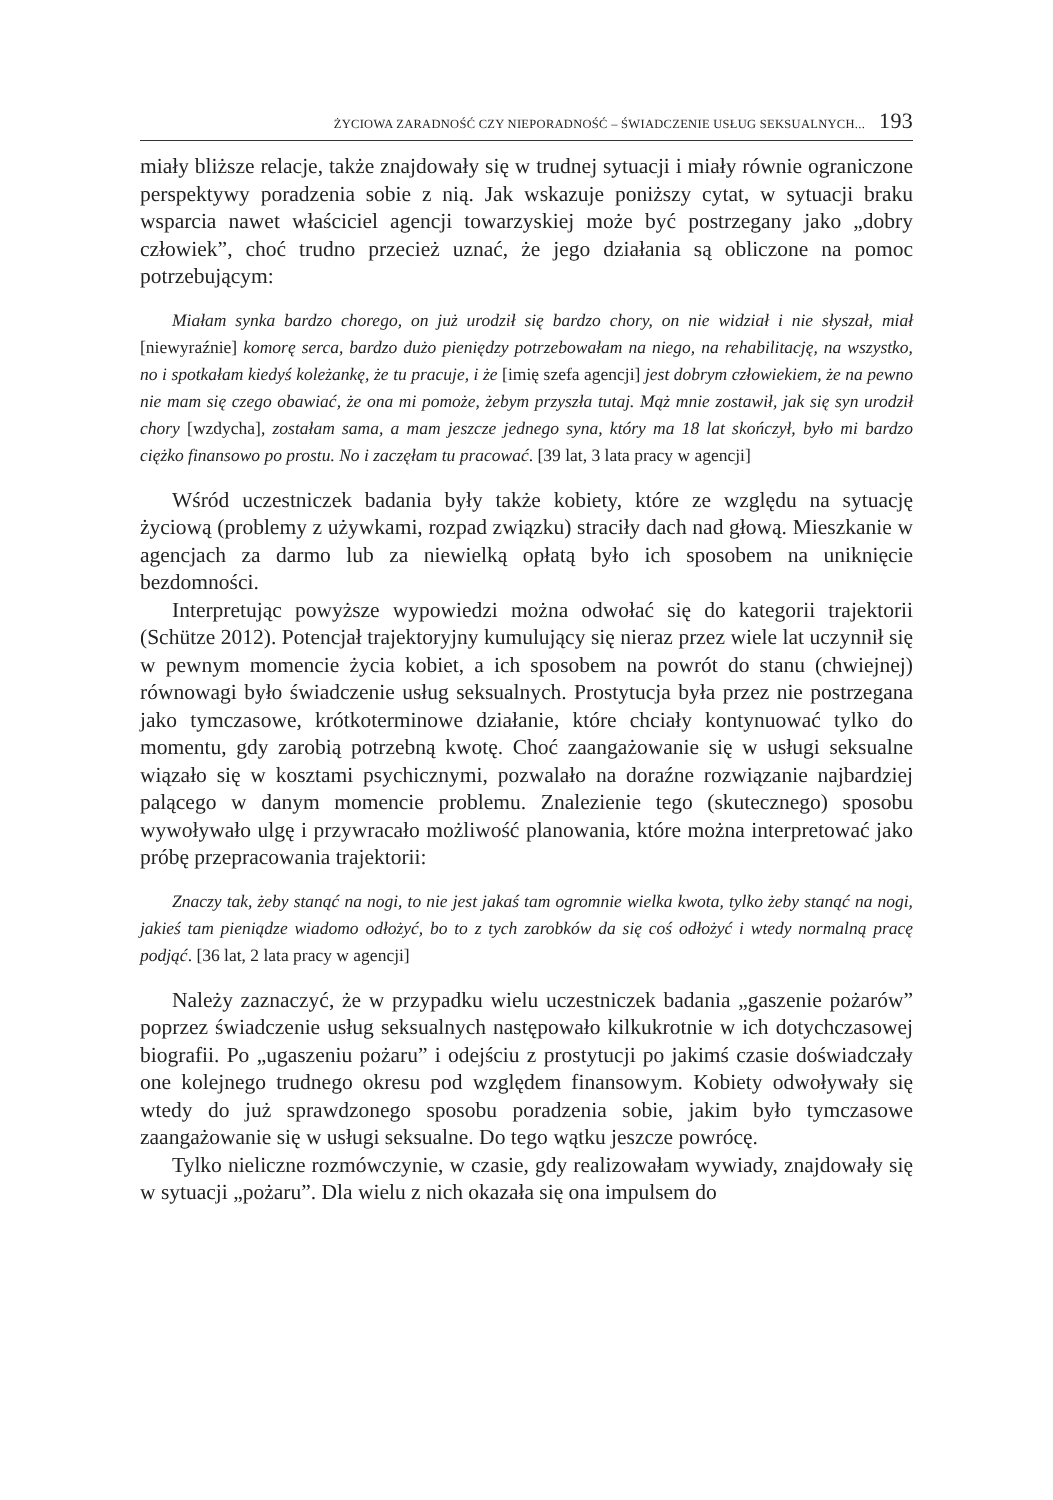ŻYCIOWA ZARADNOŚĆ CZY NIEPORADNOŚĆ – ŚWIADCZENIE USŁUG SEKSUALNYCH... 193
miały bliższe relacje, także znajdowały się w trudnej sytuacji i miały równie ograniczone perspektywy poradzenia sobie z nią. Jak wskazuje poniższy cytat, w sytuacji braku wsparcia nawet właściciel agencji towarzyskiej może być postrzegany jako „dobry człowiek”, choć trudno przecież uznać, że jego działania są obliczone na pomoc potrzebującym:
Miałam synka bardzo chorego, on już urodził się bardzo chory, on nie widział i nie słyszał, miał [niewyraźnie] komorę serca, bardzo dużo pieniędzy potrzebowałam na niego, na rehabilitację, na wszystko, no i spotkałam kiedyś koleżankę, że tu pracuje, i że [imię szefa agencji] jest dobrym człowiekiem, że na pewno nie mam się czego obawiać, że ona mi pomoże, żebym przyszła tutaj. Mąż mnie zostawił, jak się syn urodził chory [wzdycha], zostałam sama, a mam jeszcze jednego syna, który ma 18 lat skończył, było mi bardzo ciężko finansowo po prostu. No i zaczęłam tu pracować. [39 lat, 3 lata pracy w agencji]
Wśród uczestniczek badania były także kobiety, które ze względu na sytuację życiową (problemy z używkami, rozpad związku) straciły dach nad głową. Mieszkanie w agencjach za darmo lub za niewielką opłatą było ich sposobem na uniknięcie bezdomności.
Interpretując powyższe wypowiedzi można odwołać się do kategorii trajektorii (Schütze 2012). Potencjał trajektoryjny kumulujący się nieraz przez wiele lat uczynnił się w pewnym momencie życia kobiet, a ich sposobem na powrót do stanu (chwiejnej) równowagi było świadczenie usług seksualnych. Prostytucja była przez nie postrzegana jako tymczasowe, krótkoterminowe działanie, które chciały kontynuować tylko do momentu, gdy zarobią potrzebną kwotę. Choć zaangażowanie się w usługi seksualne wiązało się w kosztami psychicznymi, pozwalało na doraźne rozwiązanie najbardziej palącego w danym momencie problemu. Znalezienie tego (skutecznego) sposobu wywoływało ulgę i przywracało możliwość planowania, które można interpretować jako próbę przepracowania trajektorii:
Znaczy tak, żeby stanąć na nogi, to nie jest jakaś tam ogromnie wielka kwota, tylko żeby stanąć na nogi, jakieś tam pieniądze wiadomo odłożyć, bo to z tych zarobków da się coś odłożyć i wtedy normalną pracę podjąć. [36 lat, 2 lata pracy w agencji]
Należy zaznaczyć, że w przypadku wielu uczestniczek badania „gaszenie pożarów” poprzez świadczenie usług seksualnych następowało kilkukrotnie w ich dotychczasowej biografii. Po „ugaszeniu pożaru” i odejściu z prostytucji po jakimś czasie doświadczały one kolejnego trudnego okresu pod względem finansowym. Kobiety odwoływały się wtedy do już sprawdzonego sposobu poradzenia sobie, jakim było tymczasowe zaangażowanie się w usługi seksualne. Do tego wątku jeszcze powrócę.
Tylko nieliczne rozmówczynie, w czasie, gdy realizowałam wywiady, znajdowały się w sytuacji „pożaru”. Dla wielu z nich okazała się ona impulsem do